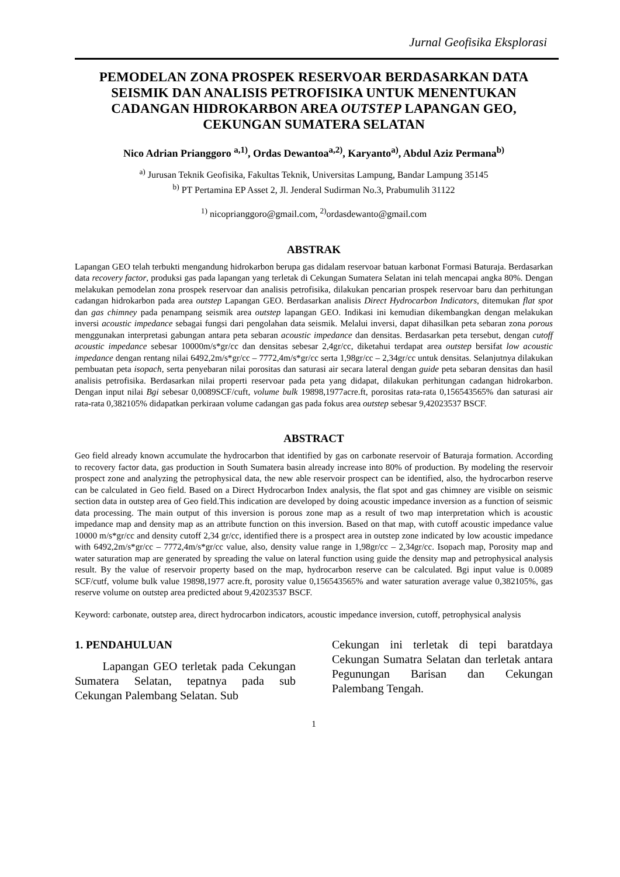Jurnal Geofisika Eksplorasi
PEMODELAN ZONA PROSPEK RESERVOAR BERDASARKAN DATA SEISMIK DAN ANALISIS PETROFISIKA UNTUK MENENTUKAN CADANGAN HIDROKARBON AREA OUTSTEP LAPANGAN GEO, CEKUNGAN SUMATERA SELATAN
Nico Adrian Prianggoro <sup>a,1)</sup>, Ordas Dewantoa<sup>a,2)</sup>, Karyanto<sup>a)</sup>, Abdul Aziz Permana<sup>b)</sup>
<sup>a)</sup> Jurusan Teknik Geofisika, Fakultas Teknik, Universitas Lampung, Bandar Lampung 35145
<sup>b)</sup> PT Pertamina EP Asset 2, Jl. Jenderal Sudirman No.3, Prabumulih 31122
<sup>1)</sup> nicoprianggoro@gmail.com, <sup>2)</sup>ordasdewanto@gmail.com
ABSTRAK
Lapangan GEO telah terbukti mengandung hidrokarbon berupa gas didalam reservoar batuan karbonat Formasi Baturaja. Berdasarkan data recovery factor, produksi gas pada lapangan yang terletak di Cekungan Sumatera Selatan ini telah mencapai angka 80%. Dengan melakukan pemodelan zona prospek reservoar dan analisis petrofisika, dilakukan pencarian prospek reservoar baru dan perhitungan cadangan hidrokarbon pada area outstep Lapangan GEO. Berdasarkan analisis Direct Hydrocarbon Indicators, ditemukan flat spot dan gas chimney pada penampang seismik area outstep lapangan GEO. Indikasi ini kemudian dikembangkan dengan melakukan inversi acoustic impedance sebagai fungsi dari pengolahan data seismik. Melalui inversi, dapat dihasilkan peta sebaran zona porous menggunakan interpretasi gabungan antara peta sebaran acoustic impedance dan densitas. Berdasarkan peta tersebut, dengan cutoff acoustic impedance sebesar 10000m/s*gr/cc dan densitas sebesar 2,4gr/cc, diketahui terdapat area outstep bersifat low acoustic impedance dengan rentang nilai 6492,2m/s*gr/cc – 7772,4m/s*gr/cc serta 1,98gr/cc – 2,34gr/cc untuk densitas. Selanjutnya dilakukan pembuatan peta isopach, serta penyebaran nilai porositas dan saturasi air secara lateral dengan guide peta sebaran densitas dan hasil analisis petrofisika. Berdasarkan nilai properti reservoar pada peta yang didapat, dilakukan perhitungan cadangan hidrokarbon. Dengan input nilai Bgi sebesar 0,0089SCF/cuft, volume bulk 19898,1977acre.ft, porositas rata-rata 0,156543565% dan saturasi air rata-rata 0,382105% didapatkan perkiraan volume cadangan gas pada fokus area outstep sebesar 9,42023537 BSCF.
ABSTRACT
Geo field already known accumulate the hydrocarbon that identified by gas on carbonate reservoir of Baturaja formation. According to recovery factor data, gas production in South Sumatera basin already increase into 80% of production. By modeling the reservoir prospect zone and analyzing the petrophysical data, the new able reservoir prospect can be identified, also, the hydrocarbon reserve can be calculated in Geo field. Based on a Direct Hydrocarbon Index analysis, the flat spot and gas chimney are visible on seismic section data in outstep area of Geo field.This indication are developed by doing acoustic impedance inversion as a function of seismic data processing. The main output of this inversion is porous zone map as a result of two map interpretation which is acoustic impedance map and density map as an attribute function on this inversion. Based on that map, with cutoff acoustic impedance value 10000 m/s*gr/cc and density cutoff 2,34 gr/cc, identified there is a prospect area in outstep zone indicated by low acoustic impedance with 6492,2m/s*gr/cc – 7772,4m/s*gr/cc value, also, density value range in 1,98gr/cc – 2,34gr/cc. Isopach map, Porosity map and water saturation map are generated by spreading the value on lateral function using guide the density map and petrophysical analysis result. By the value of reservoir property based on the map, hydrocarbon reserve can be calculated. Bgi input value is 0.0089 SCF/cutf, volume bulk value 19898,1977 acre.ft, porosity value 0,156543565% and water saturation average value 0,382105%, gas reserve volume on outstep area predicted about 9,42023537 BSCF.
Keyword: carbonate, outstep area, direct hydrocarbon indicators, acoustic impedance inversion, cutoff, petrophysical analysis
1. PENDAHULUAN
Lapangan GEO terletak pada Cekungan Sumatera Selatan, tepatnya pada sub Cekungan Palembang Selatan. Sub
Cekungan ini terletak di tepi baratdaya Cekungan Sumatra Selatan dan terletak antara Pegunungan Barisan dan Cekungan Palembang Tengah.
1